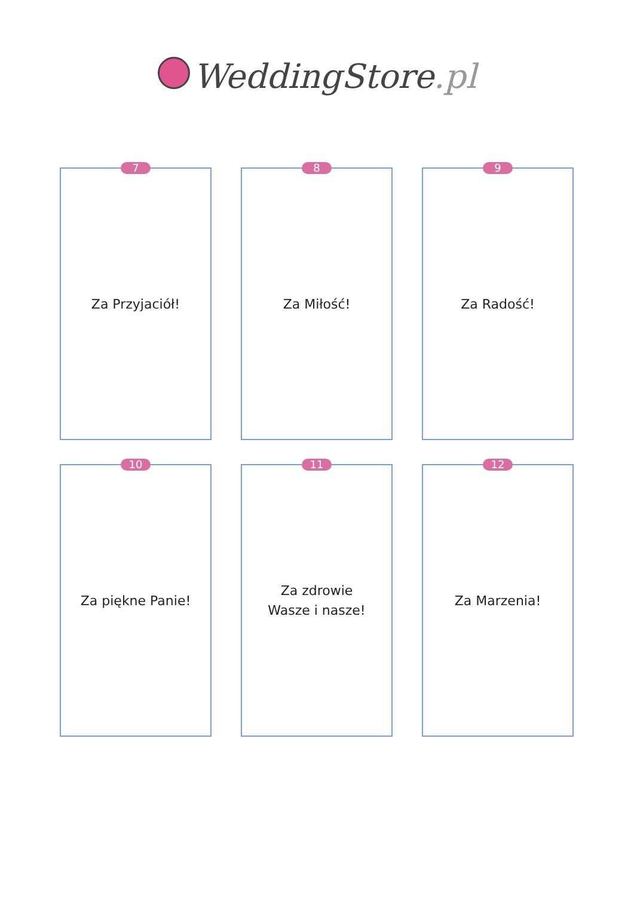WeddingStore.pl
7
Za Przyjaciół!
8
Za Miłość!
9
Za Radość!
10
Za piękne Panie!
11
Za zdrowie
Wasze i nasze!
12
Za Marzenia!